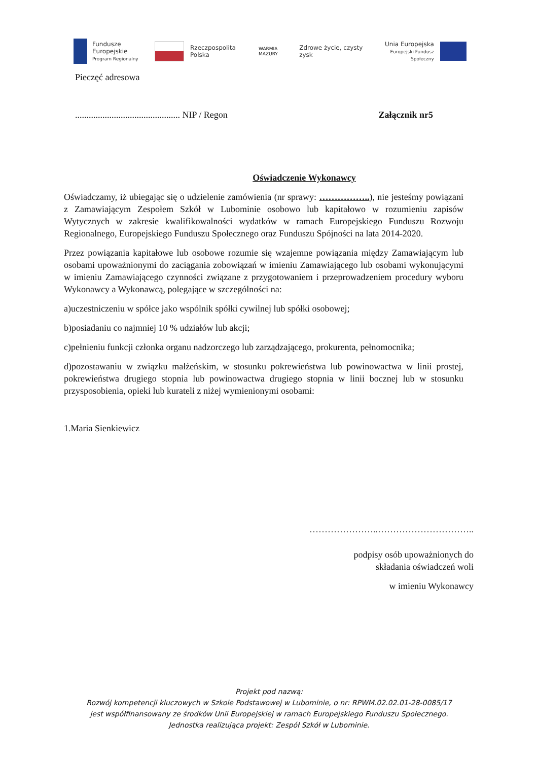Fundusze
Europejskie
Program Regionalny
Rzeczpospolita
Polska
WARMIA MAZURY Zdrowe życie, czysty zysk
Unia Europejska
Europejski Fundusz Społeczny
Pieczęć adresowa
.............................................. NIP / Regon
Załącznik nr5
Oświadczenie Wykonawcy
Oświadczamy, iż ubiegając się o udzielenie zamówienia (nr sprawy: ……………..), nie jesteśmy powiązani z Zamawiającym Zespołem Szkół w Lubominie osobowo lub kapitałowo w rozumieniu zapisów Wytycznych w zakresie kwalifikowalności wydatków w ramach Europejskiego Funduszu Rozwoju Regionalnego, Europejskiego Funduszu Społecznego oraz Funduszu Spójności na lata 2014-2020.
Przez powiązania kapitałowe lub osobowe rozumie się wzajemne powiązania między Zamawiającym lub osobami upoważnionymi do zaciągania zobowiązań w imieniu Zamawiającego lub osobami wykonującymi w imieniu Zamawiającego czynności związane z przygotowaniem i przeprowadzeniem procedury wyboru Wykonawcy a Wykonawcą, polegające w szczególności na:
a)uczestniczeniu w spółce jako wspólnik spółki cywilnej lub spółki osobowej;
b)posiadaniu co najmniej 10 % udziałów lub akcji;
c)pełnieniu funkcji członka organu nadzorczego lub zarządzającego, prokurenta, pełnomocnika;
d)pozostawaniu w związku małżeńskim, w stosunku pokrewieństwa lub powinowactwa w linii prostej, pokrewieństwa drugiego stopnia lub powinowactwa drugiego stopnia w linii bocznej lub w stosunku przysposobienia, opieki lub kurateli z niżej wymienionymi osobami:
1.Maria Sienkiewicz
…………………..…………………………..
podpisy osób upoważnionych do
składania oświadczeń woli
w imieniu Wykonawcy
Projekt pod nazwą:
Rozwój kompetencji kluczowych w Szkole Podstawowej w Lubominie, o nr: RPWM.02.02.01-28-0085/17
jest współfinansowany ze środków Unii Europejskiej w ramach Europejskiego Funduszu Społecznego.
Jednostka realizująca projekt: Zespół Szkół w Lubominie.